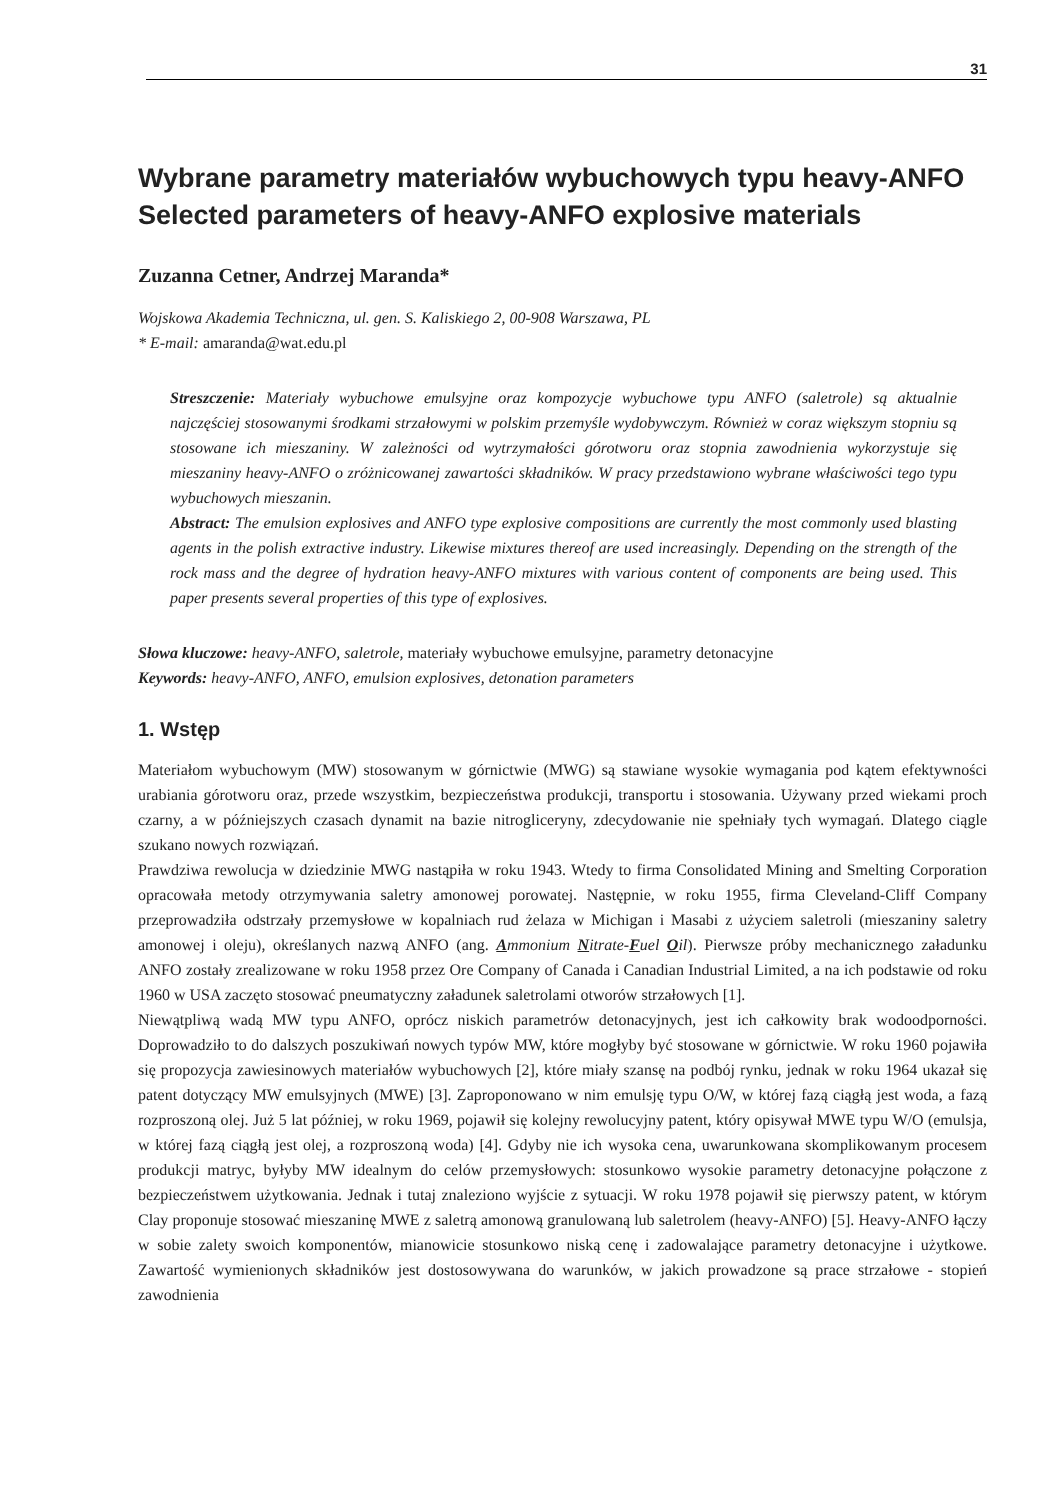31
Wybrane parametry materiałów wybuchowych typu heavy-ANFO
Selected parameters of heavy-ANFO explosive materials
Zuzanna Cetner, Andrzej Maranda*
Wojskowa Akademia Techniczna, ul. gen. S. Kaliskiego 2, 00-908 Warszawa, PL
* E-mail: amaranda@wat.edu.pl
Streszczenie: Materiały wybuchowe emulsyjne oraz kompozycje wybuchowe typu ANFO (saletrole) są aktualnie najczęściej stosowanymi środkami strzałowymi w polskim przemyśle wydobywczym. Również w coraz większym stopniu są stosowane ich mieszaniny. W zależności od wytrzymałości górotworu oraz stopnia zawodnienia wykorzystuje się mieszaniny heavy-ANFO o zróżnicowanej zawartości składników. W pracy przedstawiono wybrane właściwości tego typu wybuchowych mieszanin.
Abstract: The emulsion explosives and ANFO type explosive compositions are currently the most commonly used blasting agents in the polish extractive industry. Likewise mixtures thereof are used increasingly. Depending on the strength of the rock mass and the degree of hydration heavy-ANFO mixtures with various content of components are being used. This paper presents several properties of this type of explosives.
Słowa kluczowe: heavy-ANFO, saletrole, materiały wybuchowe emulsyjne, parametry detonacyjne
Keywords: heavy-ANFO, ANFO, emulsion explosives, detonation parameters
1. Wstęp
Materiałom wybuchowym (MW) stosowanym w górnictwie (MWG) są stawiane wysokie wymagania pod kątem efektywności urabiania górotworu oraz, przede wszystkim, bezpieczeństwa produkcji, transportu i stosowania. Używany przed wiekami proch czarny, a w późniejszych czasach dynamit na bazie nitrogliceryny, zdecydowanie nie spełniały tych wymagań. Dlatego ciągle szukano nowych rozwiązań.
Prawdziwa rewolucja w dziedzinie MWG nastąpiła w roku 1943. Wtedy to firma Consolidated Mining and Smelting Corporation opracowała metody otrzymywania saletry amonowej porowatej. Następnie, w roku 1955, firma Cleveland-Cliff Company przeprowadziła odstrzały przemysłowe w kopalniach rud żelaza w Michigan i Masabi z użyciem saletroli (mieszaniny saletry amonowej i oleju), określanych nazwą ANFO (ang. Ammonium Nitrate-Fuel Oil). Pierwsze próby mechanicznego załadunku ANFO zostały zrealizowane w roku 1958 przez Ore Company of Canada i Canadian Industrial Limited, a na ich podstawie od roku 1960 w USA zaczęto stosować pneumatyczny załadunek saletrolami otworów strzałowych [1].
Niewątpliwą wadą MW typu ANFO, oprócz niskich parametrów detonacyjnych, jest ich całkowity brak wodoodporności. Doprowadziło to do dalszych poszukiwań nowych typów MW, które mogłyby być stosowane w górnictwie. W roku 1960 pojawiła się propozycja zawiesinowych materiałów wybuchowych [2], które miały szansę na podbój rynku, jednak w roku 1964 ukazał się patent dotyczący MW emulsyjnych (MWE) [3]. Zaproponowano w nim emulsję typu O/W, w której fazą ciągłą jest woda, a fazą rozproszoną olej. Już 5 lat później, w roku 1969, pojawił się kolejny rewolucyjny patent, który opisywał MWE typu W/O (emulsja, w której fazą ciągłą jest olej, a rozproszoną woda) [4]. Gdyby nie ich wysoka cena, uwarunkowana skomplikowanym procesem produkcji matryc, byłyby MW idealnym do celów przemysłowych: stosunkowo wysokie parametry detonacyjne połączone z bezpieczeństwem użytkowania. Jednak i tutaj znaleziono wyjście z sytuacji. W roku 1978 pojawił się pierwszy patent, w którym Clay proponuje stosować mieszaninę MWE z saletrą amonową granulowaną lub saletrolem (heavy-ANFO) [5]. Heavy-ANFO łączy w sobie zalety swoich komponentów, mianowicie stosunkowo niską cenę i zadowalające parametry detonacyjne i użytkowe. Zawartość wymienionych składników jest dostosowywana do warunków, w jakich prowadzone są prace strzałowe - stopień zawodnienia